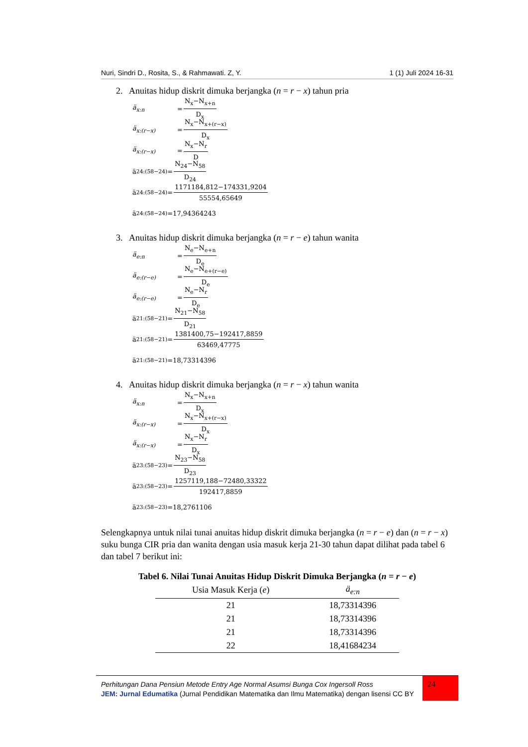Nuri, Sindri D., Rosita, S., & Rahmawati. Z, Y. 1 (1) Juli 2024 16-31
2. Anuitas hidup diskrit dimuka berjangka (n = r − x) tahun pria
ä<sub>x:n</sub> = N<sub>x</sub>−N<sub>x+n</sub> D<sub>x</sub>
ä<sub>x:(r−x)</sub> = N<sub>x</sub>−N<sub>x+(r−x)</sub> D<sub>x</sub>
ä<sub>x:(r−x)</sub> = N<sub>x</sub>−N<sub>r</sub> D
ä<sub>24:(58−24)</sub>= N<sub>24</sub>−N<sub>58</sub> D<sub>24</sub>
ä<sub>24:(58−24)</sub>= 1171184,812−174331,9204 55554,65649
ä<sub>24:(58−24)</sub>=17,94364243
3. Anuitas hidup diskrit dimuka berjangka (n = r − e) tahun wanita
ä<sub>e:n</sub> = N<sub>e</sub>−N<sub>e+n</sub> D<sub>e</sub>
ä<sub>e:(r−e)</sub> = N<sub>e</sub>−N<sub>e+(r−e)</sub> D<sub>e</sub>
ä<sub>e:(r−e)</sub> = N<sub>e</sub>−N<sub>r</sub> D<sub>e</sub>
ä<sub>21:(58−21)</sub>= N<sub>21</sub>−N<sub>58</sub> D<sub>21</sub>
ä<sub>21:(58−21)</sub>= 1381400,75−192417,8859 63469,47775
ä<sub>21:(58−21)</sub>=18,73314396
4. Anuitas hidup diskrit dimuka berjangka (n = r − x) tahun wanita
ä<sub>x:n</sub> = N<sub>x</sub>−N<sub>x+n</sub> D<sub>x</sub>
ä<sub>x:(r−x)</sub> = N<sub>x</sub>−N<sub>x+(r−x)</sub> D<sub>x</sub>
ä<sub>x:(r−x)</sub> = N<sub>x</sub>−N<sub>r</sub> D<sub>x</sub>
ä<sub>23:(58−23)</sub>= N<sub>23</sub>−N<sub>58</sub> D<sub>23</sub>
ä<sub>23:(58−23)</sub>= 1257119,188−72480,33322 192417,8859
ä<sub>23:(58−23)</sub>=18,2761106
Selengkapnya untuk nilai tunai anuitas hidup diskrit dimuka berjangka (n = r − e) dan (n = r − x) suku bunga CIR pria dan wanita dengan usia masuk kerja 21-30 tahun dapat dilihat pada tabel 6 dan tabel 7 berikut ini:
Tabel 6. Nilai Tunai Anuitas Hidup Diskrit Dimuka Berjangka (n = r − e)
| Usia Masuk Kerja ( e ) | ä<sub>e:n</sub> |
| --- | --- |
| 21 | 18,73314396 |
| 21 | 18,73314396 |
| 21 | 18,73314396 |
| 22 | 18,41684234 |
Perhitungan Dana Pensiun Metode Entry Age Normal Asumsi Bunga Cox Ingersoll Ross
JEM: Jurnal Edumatika (Jurnal Pendidikan Matematika dan Ilmu Matematika) dengan lisensi CC BY
24